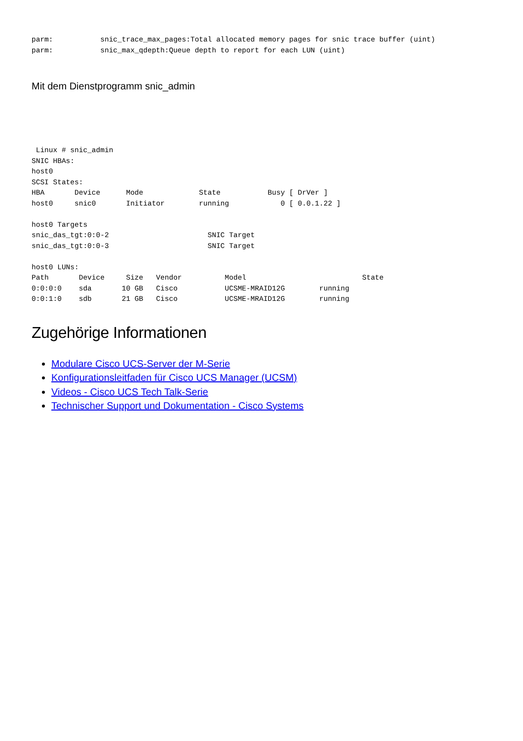parm:           snic_trace_max_pages:Total allocated memory pages for snic trace buffer (uint)
parm:           snic_max_qdepth:Queue depth to report for each LUN (uint)
Mit dem Dienstprogramm snic_admin
 Linux # snic_admin
SNIC HBAs:
host0
SCSI States:
HBA       Device      Mode             State           Busy [ DrVer ]
host0     snic0       Initiator        running            0 [ 0.0.1.22 ]

host0 Targets
snic_das_tgt:0:0-2                       SNIC Target
snic_das_tgt:0:0-3                       SNIC Target

host0 LUNs:
Path       Device     Size   Vendor          Model                           State
0:0:0:0    sda       10 GB   Cisco           UCSME-MRAID12G        running
0:0:1:0    sdb       21 GB   Cisco           UCSME-MRAID12G        running
Zugehörige Informationen
Modulare Cisco UCS-Server der M-Serie
Konfigurationsleitfaden für Cisco UCS Manager (UCSM)
Videos - Cisco UCS Tech Talk-Serie
Technischer Support und Dokumentation - Cisco Systems